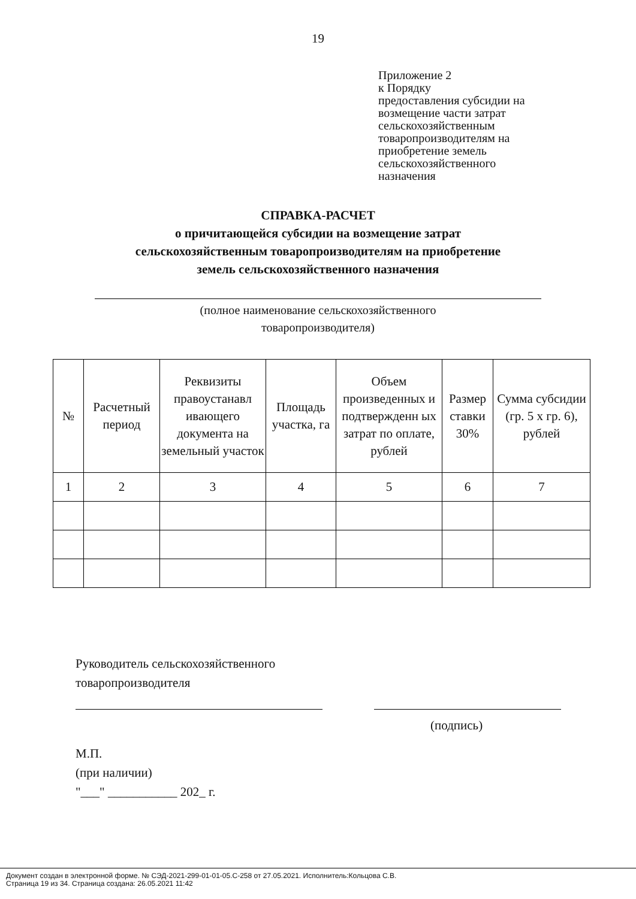19
Приложение 2
к Порядку
предоставления субсидии на
возмещение части затрат
сельскохозяйственным
товаропроизводителям на
приобретение земель
сельскохозяйственного
назначения
СПРАВКА-РАСЧЕТ
о причитающейся субсидии на возмещение затрат
сельскохозяйственным товаропроизводителям на приобретение
земель сельскохозяйственного назначения
(полное наименование сельскохозяйственного
товаропроизводителя)
| № | Расчетный период | Реквизиты правоустанавл ивающего документа на земельный участок | Площадь участка, га | Объем произведенных и подтвержденн ых затрат по оплате, рублей | Размер ставки 30% | Сумма субсидии (гр. 5 х гр. 6), рублей |
| --- | --- | --- | --- | --- | --- | --- |
| 1 | 2 | 3 | 4 | 5 | 6 | 7 |
Руководитель сельскохозяйственного
товаропроизводителя
(подпись)
М.П.
(при наличии)
"___" ___________ 202_ г.
Документ создан в электронной форме. № СЭД-2021-299-01-01-05.С-258 от 27.05.2021. Исполнитель:Кольцова С.В.
Страница 19 из 34. Страница создана: 26.05.2021 11:42